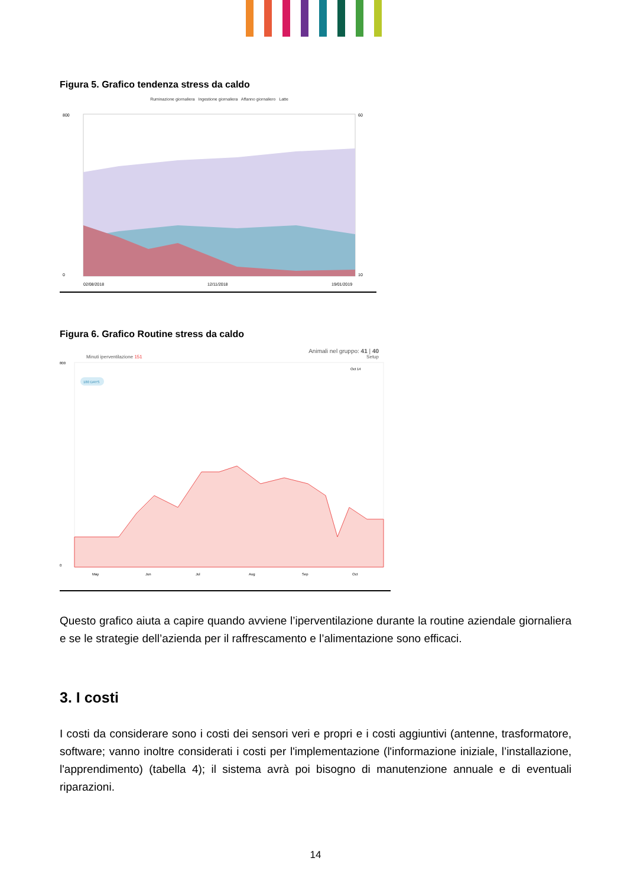Figura 5. Grafico tendenza stress da caldo
Ruminazione giornaliera Ingestione giornaliera Affanno giornaliero Latte
800
0
60
10
02/08/2018
12/11/2018
19/01/2019
Figura 6. Grafico Routine stress da caldo
Animali nel gruppo: 41 | 40
Minuti iperventilazione 151 Setup
180 DAYS
Oct 14
800
0
May
Jun
Jul
Aug
Sep
Oct
Questo grafico aiuta a capire quando avviene l’iperventilazione durante la routine aziendale giornaliera e se le strategie dell’azienda per il raffrescamento e l’alimentazione sono efficaci.
3. I costi
I costi da considerare sono i costi dei sensori veri e propri e i costi aggiuntivi (antenne, trasformatore, software; vanno inoltre considerati i costi per l'implementazione (l'informazione iniziale, l’installazione, l'apprendimento) (tabella 4); il sistema avrà poi bisogno di manutenzione annuale e di eventuali riparazioni.
14